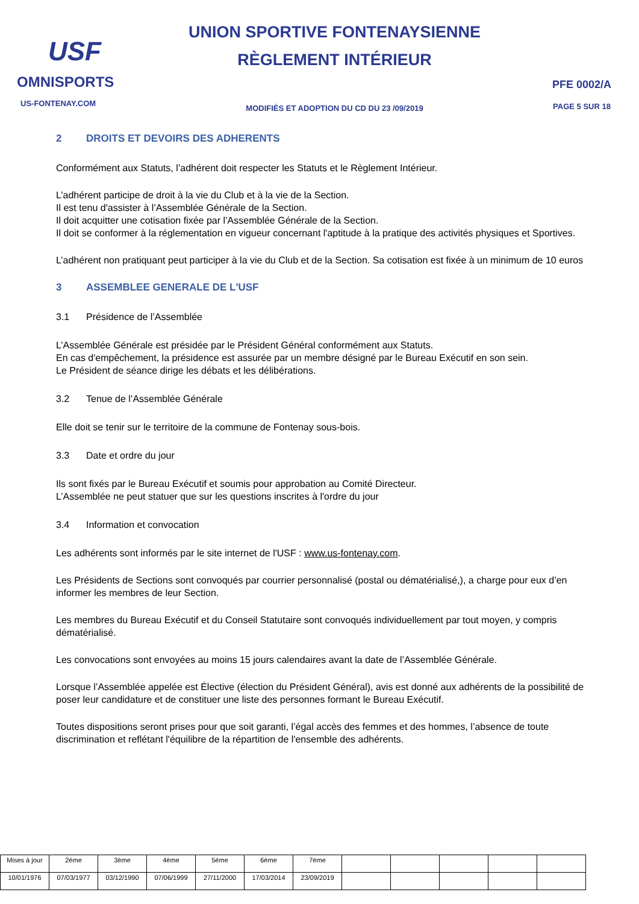USF
OMNISPORTS
US-FONTENAY.COM
UNION SPORTIVE FONTENAYSIENNE
RÈGLEMENT INTÉRIEUR
MODIFIÉS ET ADOPTION DU CD DU 23 /09/2019
PFE 0002/A
PAGE 5 SUR 18
2 DROITS ET DEVOIRS DES ADHERENTS
Conformément aux Statuts, l’adhérent doit respecter les Statuts et le Règlement Intérieur.
L’adhérent participe de droit à la vie du Club et à la vie de la Section.
Il est tenu d'assister à l’Assemblée Générale de la Section.
Il doit acquitter une cotisation fixée par l’Assemblée Générale de la Section.
Il doit se conformer à la réglementation en vigueur concernant l'aptitude à la pratique des activités physiques et Sportives.
L’adhérent non pratiquant peut participer à la vie du Club et de la Section. Sa cotisation est fixée à un minimum de 10 euros
3 ASSEMBLEE GENERALE DE L'USF
3.1 Présidence de l’Assemblée
L’Assemblée Générale est présidée par le Président Général conformément aux Statuts.
En cas d'empêchement, la présidence est assurée par un membre désigné par le Bureau Exécutif en son sein.
Le Président de séance dirige les débats et les délibérations.
3.2 Tenue de l’Assemblée Générale
Elle doit se tenir sur le territoire de la commune de Fontenay sous-bois.
3.3 Date et ordre du jour
Ils sont fixés par le Bureau Exécutif et soumis pour approbation au Comité Directeur.
L’Assemblée ne peut statuer que sur les questions inscrites à l'ordre du jour
3.4 Information et convocation
Les adhérents sont informés par le site internet de l'USF : www.us-fontenay.com.
Les Présidents de Sections sont convoqués par courrier personnalisé (postal ou dématérialisé,), a charge pour eux d’en informer les membres de leur Section.
Les membres du Bureau Exécutif et du Conseil Statutaire sont convoqués individuellement par tout moyen, y compris dématérialisé.
Les convocations sont envoyées au moins 15 jours calendaires avant la date de l’Assemblée Générale.
Lorsque l’Assemblée appelée est Élective (élection du Président Général), avis est donné aux adhérents de la possibilité de poser leur candidature et de constituer une liste des personnes formant le Bureau Exécutif.
Toutes dispositions seront prises pour que soit garanti, l’égal accès des femmes et des hommes, l’absence de toute discrimination et reflétant l'équilibre de la répartition de l'ensemble des adhérents.
| Mises à jour | 2éme | 3ème | 4ème | 5éme | 6ème | 7éme | | | | | |
| 10/01/1976 | 07/03/1977 | 03/12/1990 | 07/06/1999 | 27/11/2000 | 17/03/2014 | 23/09/2019 | | | | | |